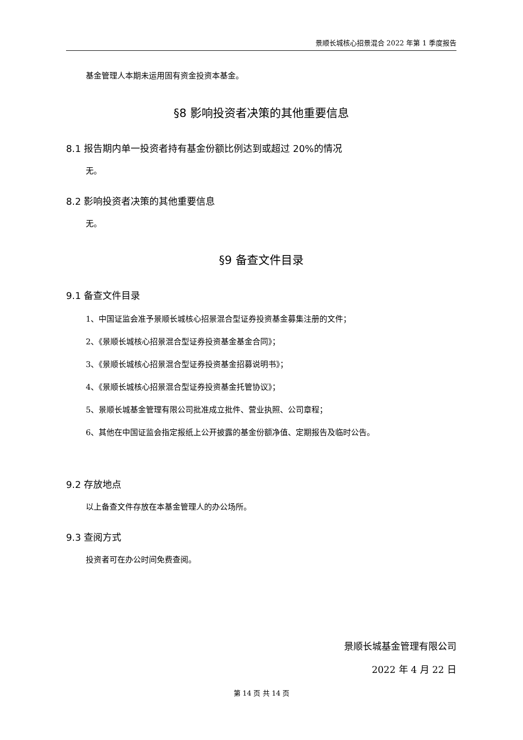景顺长城核心招景混合 2022 年第 1 季度报告
基金管理人本期未运用固有资金投资本基金。
§8 影响投资者决策的其他重要信息
8.1 报告期内单一投资者持有基金份额比例达到或超过 20%的情况
无。
8.2 影响投资者决策的其他重要信息
无。
§9 备查文件目录
9.1 备查文件目录
1、中国证监会准予景顺长城核心招景混合型证券投资基金募集注册的文件；
2、《景顺长城核心招景混合型证券投资基金基金合同》；
3、《景顺长城核心招景混合型证券投资基金招募说明书》；
4、《景顺长城核心招景混合型证券投资基金托管协议》；
5、景顺长城基金管理有限公司批准成立批件、营业执照、公司章程；
6、其他在中国证监会指定报纸上公开披露的基金份额净值、定期报告及临时公告。
9.2 存放地点
以上备查文件存放在本基金管理人的办公场所。
9.3 查阅方式
投资者可在办公时间免费查阅。
景顺长城基金管理有限公司
2022 年 4 月 22 日
第 14 页 共 14 页